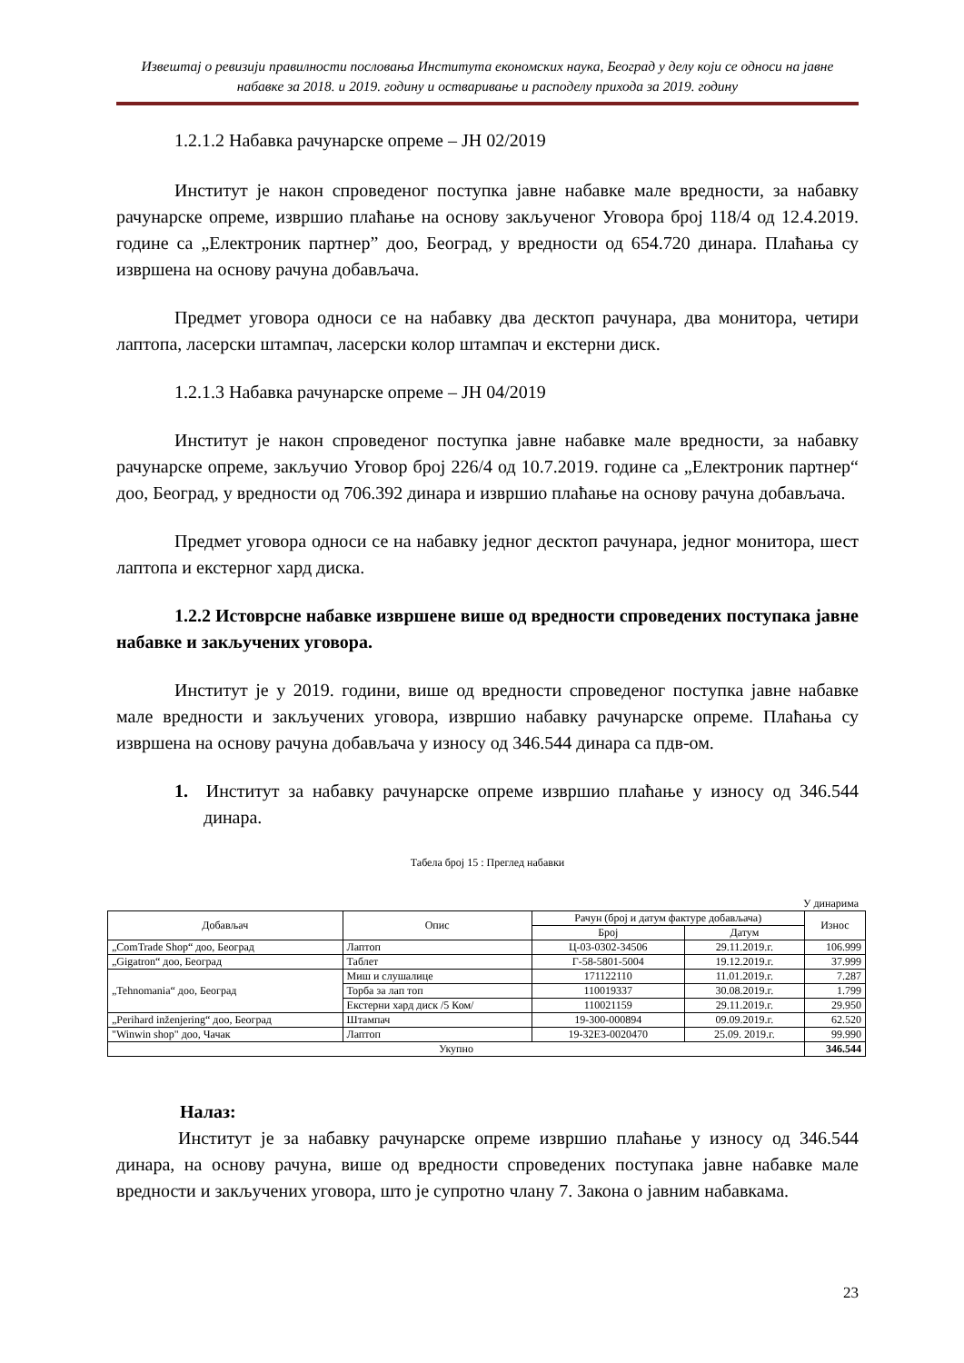Извештај о ревизији правилности пословања Института економских наука, Београд у делу који се односи на јавне набавке за 2018. и 2019. годину и остваривање и расподелу прихода за 2019. годину
1.2.1.2 Набавка рачунарске опреме – ЈН 02/2019
Институт је након спроведеног поступка јавне набавке мале вредности, за набавку рачунарске опреме, извршио плаћање на основу закљученог Уговора број 118/4 од 12.4.2019. године са „Електроник партнер” доо, Београд, у вредности од 654.720 динара. Плаћања су извршена на основу рачуна добављача.
Предмет уговора односи се на набавку два десктоп рачунара, два монитора, четири лаптопа, ласерски штампач, ласерски колор штампач и екстерни диск.
1.2.1.3 Набавка рачунарске опреме – ЈН 04/2019
Институт је након спроведеног поступка јавне набавке мале вредности, за набавку рачунарске опреме, закључио Уговор број 226/4 од 10.7.2019. године са „Електроник партнер“ доо, Београд, у вредности од 706.392 динара и извршио плаћање на основу рачуна добављача.
Предмет уговора односи се на набавку једног десктоп рачунара, једног монитора, шест лаптопа и екстерног хард диска.
1.2.2 Истоврсне набавке извршене више од вредности спроведених поступака јавне набавке и закључених уговора.
Институт је у 2019. години, више од вредности спроведеног поступка јавне набавке мале вредности и закључених уговора, извршио набавку рачунарске опреме. Плаћања су извршена на основу рачуна добављача у износу од 346.544 динара са пдв-ом.
1. Институт за набавку рачунарске опреме извршио плаћање у износу од 346.544 динара.
Табела број 15 : Преглед набавки
У динарима
| Добављач | Опис | Рачун (број и датум фактуре добављача) | | Износ |
| --- | --- | --- | --- | --- |
| | | Број | Датум | |
| „ComTrade Shop“ доо, Београд | Лаптоп | Ц-03-0302-34506 | 29.11.2019.г. | 106.999 |
| „Gigatron“ доо, Београд | Таблет | Г-58-5801-5004 | 19.12.2019.г. | 37.999 |
| „Tehnomania“ доо, Београд | Миш и слушалице | 171122110 | 11.01.2019.г. | 7.287 |
| | Торба за лап топ | 110019337 | 30.08.2019.г. | 1.799 |
| | Екстерни хард диск /5 Ком/ | 110021159 | 29.11.2019.г. | 29.950 |
| „Perihard inženjering“ доо, Београд | Штампач | 19-300-000894 | 09.09.2019.г. | 62.520 |
| "Winwin shop" доо, Чачак | Лаптоп | 19-32E3-0020470 | 25.09. 2019.г. | 99.990 |
| Укупно | | | | 346.544 |
Налаз:
Институт је за набавку рачунарске опреме извршио плаћање у износу од 346.544 динара, на основу рачуна, више од вредности спроведених поступака јавне набавке мале вредности и закључених уговора, што је супротно члану 7. Закона о јавним набавкама.
23